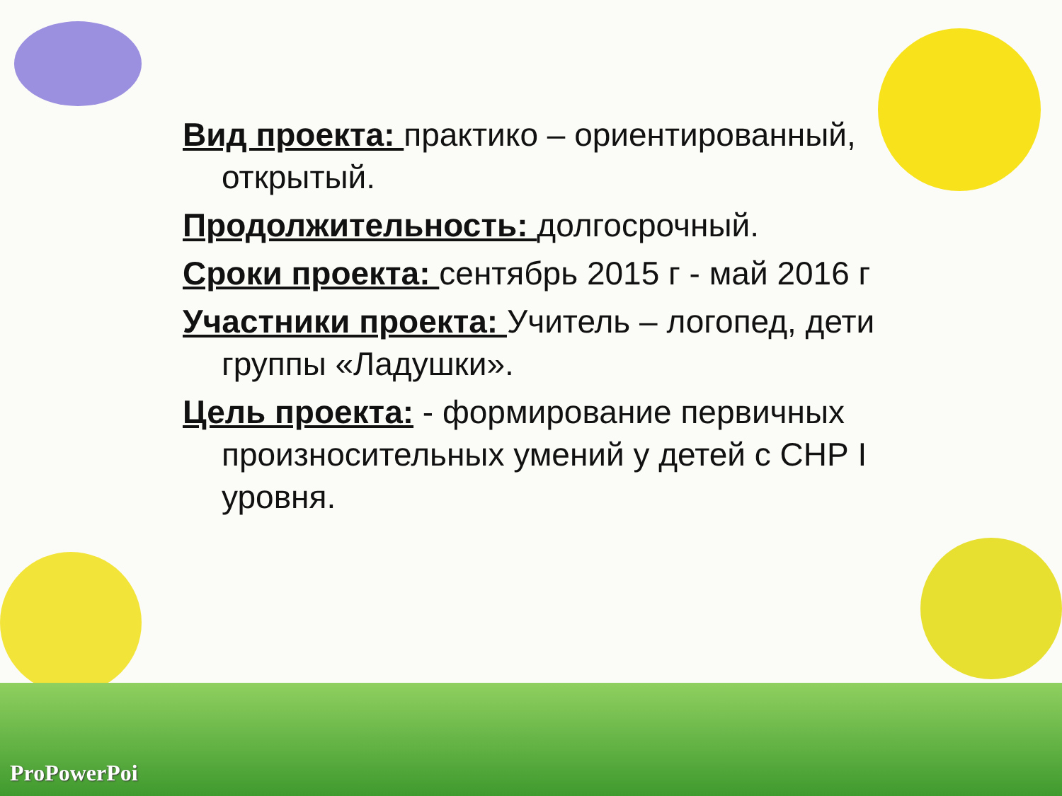Вид проекта: практико – ориентированный, открытый.
Продолжительность: долгосрочный.
Сроки проекта: сентябрь 2015 г - май 2016 г
Участники проекта: Учитель – логопед, дети группы «Ладушки».
Цель проекта: - формирование первичных произносительных умений у детей с СНР I уровня.
ProPowerPoi